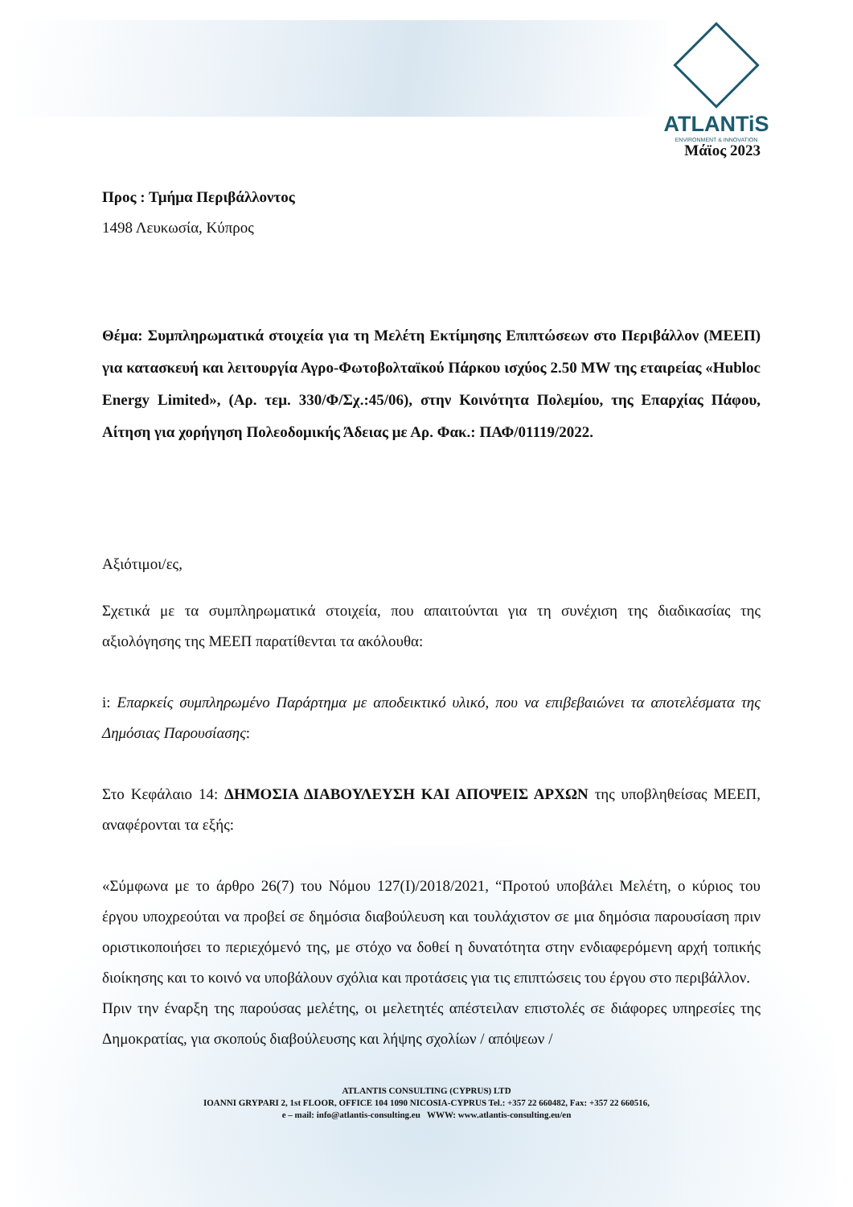ATLANTiS
ENVIRONMENT & INNOVATION
Μάϊος 2023
Προς : Τμήμα Περιβάλλοντος
1498 Λευκωσία, Κύπρος
Θέμα: Συμπληρωματικά στοιχεία για τη Μελέτη Εκτίμησης Επιπτώσεων στο Περιβάλλον (ΜΕΕΠ) για κατασκευή και λειτουργία Αγρο-Φωτοβολταϊκού Πάρκου ισχύος 2.50 MW της εταιρείας «Hubloc Energy Limited», (Αρ. τεμ. 330/Φ/Σχ.:45/06), στην Κοινότητα Πολεμίου, της Επαρχίας Πάφου, Αίτηση για χορήγηση Πολεοδομικής Άδειας με Αρ. Φακ.: ΠΑΦ/01119/2022.
Αξιότιμοι/ες,
Σχετικά με τα συμπληρωματικά στοιχεία, που απαιτούνται για τη συνέχιση της διαδικασίας της αξιολόγησης της ΜΕΕΠ παρατίθενται τα ακόλουθα:
i: Επαρκείς συμπληρωμένο Παράρτημα με αποδεικτικό υλικό, που να επιβεβαιώνει τα αποτελέσματα της Δημόσιας Παρουσίασης:
Στο Κεφάλαιο 14: ΔΗΜΟΣΙΑ ΔΙΑΒΟΥΛΕΥΣΗ ΚΑΙ ΑΠΟΨΕΙΣ ΑΡΧΩΝ της υποβληθείσας ΜΕΕΠ, αναφέρονται τα εξής:
«Σύμφωνα με το άρθρο 26(7) του Νόμου 127(Ι)/2018/2021, “Προτού υποβάλει Μελέτη, ο κύριος του έργου υποχρεούται να προβεί σε δημόσια διαβούλευση και τουλάχιστον σε μια δημόσια παρουσίαση πριν οριστικοποιήσει το περιεχόμενό της, με στόχο να δοθεί η δυνατότητα στην ενδιαφερόμενη αρχή τοπικής διοίκησης και το κοινό να υποβάλουν σχόλια και προτάσεις για τις επιπτώσεις του έργου στο περιβάλλον.
Πριν την έναρξη της παρούσας μελέτης, οι μελετητές απέστειλαν επιστολές σε διάφορες υπηρεσίες της Δημοκρατίας, για σκοπούς διαβούλευσης και λήψης σχολίων / απόψεων /
ATLANTIS CONSULTING (CYPRUS) LTD
IOANNI GRYPARI 2, 1st FLOOR, OFFICE 104 1090 NICOSIA-CYPRUS Tel.: +357 22 660482, Fax: +357 22 660516,
e – mail: info@atlantis-consulting.eu WWW: www.atlantis-consulting.eu/en